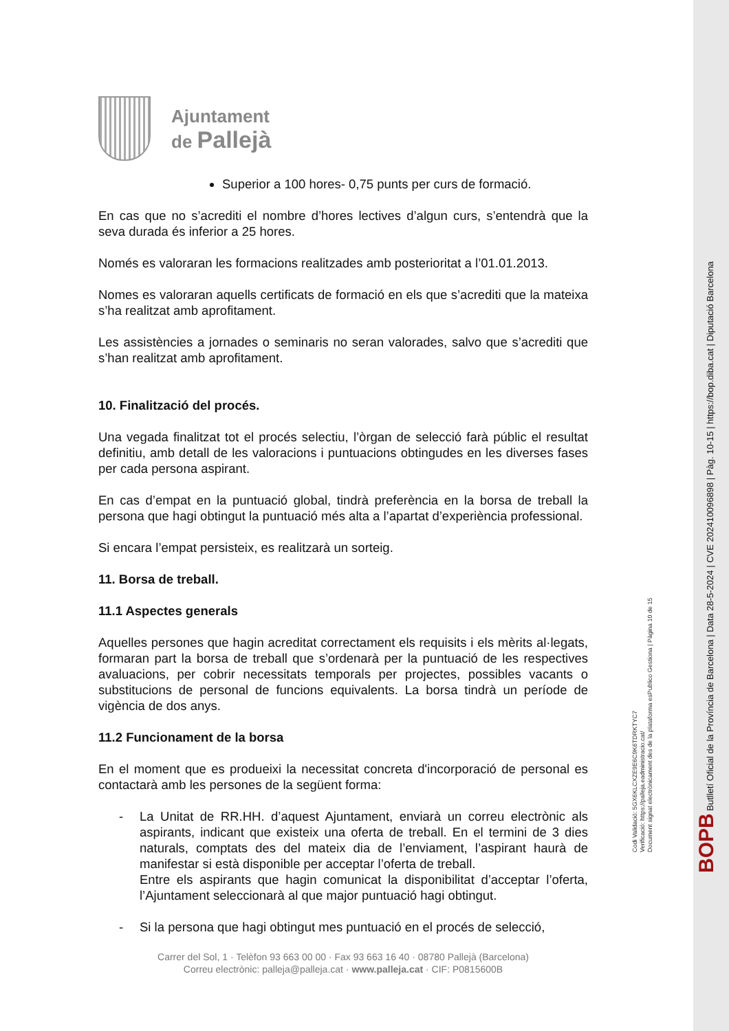Ajuntament
de Pallejà
Superior a 100 hores- 0,75 punts per curs de formació.
En cas que no s’acrediti el nombre d’hores lectives d’algun curs, s’entendrà que la seva durada és inferior a 25 hores.
Només es valoraran les formacions realitzades amb posterioritat a l’01.01.2013.
Nomes es valoraran aquells certificats de formació en els que s’acrediti que la mateixa s’ha realitzat amb aprofitament.
Les assistències a jornades o seminaris no seran valorades, salvo que s’acrediti que s’han realitzat amb aprofitament.
10. Finalització del procés.
Una vegada finalitzat tot el procés selectiu, l’òrgan de selecció farà públic el resultat definitiu, amb detall de les valoracions i puntuacions obtingudes en les diverses fases per cada persona aspirant.
En cas d’empat en la puntuació global, tindrà preferència en la borsa de treball la persona que hagi obtingut la puntuació més alta a l’apartat d’experiència professional.
Si encara l’empat persisteix, es realitzarà un sorteig.
11. Borsa de treball.
11.1 Aspectes generals
Aquelles persones que hagin acreditat correctament els requisits i els mèrits al·legats, formaran part la borsa de treball que s’ordenarà per la puntuació de les respectives avaluacions, per cobrir necessitats temporals per projectes, possibles vacants o substitucions de personal de funcions equivalents. La borsa tindrà un període de vigència de dos anys.
11.2 Funcionament de la borsa
En el moment que es produeixi la necessitat concreta d'incorporació de personal es contactarà amb les persones de la següent forma:
- La Unitat de RR.HH. d’aquest Ajuntament, enviarà un correu electrònic als aspirants, indicant que existeix una oferta de treball. En el termini de 3 dies naturals, comptats des del mateix dia de l’enviament, l’aspirant haurà de manifestar si està disponible per acceptar l’oferta de treball.
Entre els aspirants que hagin comunicat la disponibilitat d’acceptar l’oferta, l’Ajuntament seleccionarà al que major puntuació hagi obtingut.
- Si la persona que hagi obtingut mes puntuació en el procés de selecció,
Carrer del Sol, 1 · Telèfon 93 663 00 00 · Fax 93 663 16 40 · 08780 Pallejà (Barcelona)
Correu electrònic: palleja@palleja.cat · www.palleja.cat · CIF: P0815600B
BOPB Butlletí Oficial de la Província de Barcelona | Data 28-5-2024 | CVE 202410096898 | Pàg. 10-15 | https://bop.diba.cat | Diputació Barcelona
Codi Validació: 5GX6KLCXZE9E6C9K6TDRKTYC7
Verificació: https://palleja.eadministracio.cat/
Document signat electrònicament des de la plataforma esPublico Gestiona | Pàgina 10 de 15